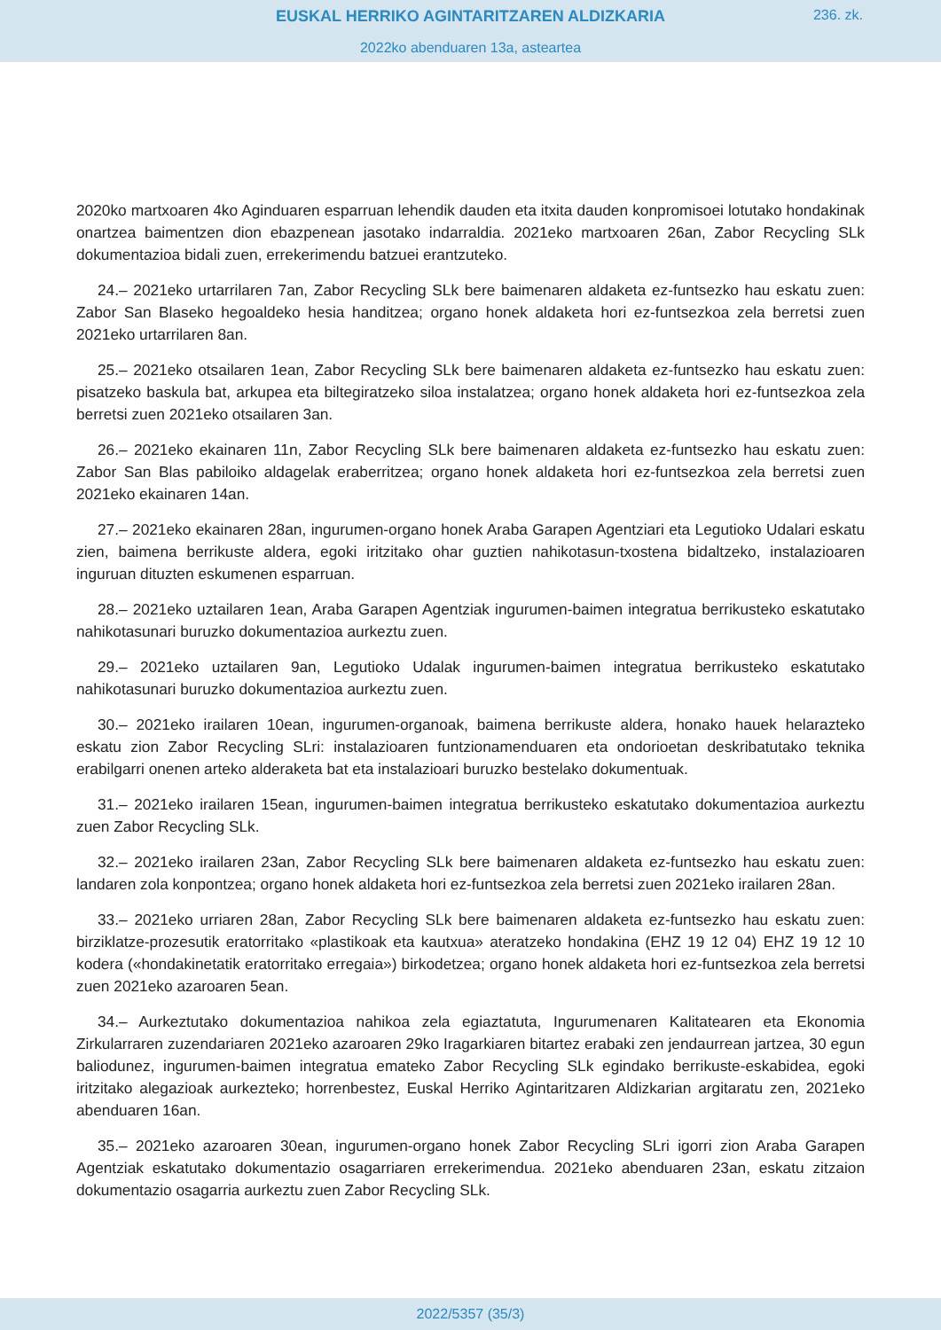EUSKAL HERRIKO AGINTARITZAREN ALDIZKARIA
236. zk.
2022ko abenduaren 13a, asteartea
2020ko martxoaren 4ko Aginduaren esparruan lehendik dauden eta itxita dauden konpromisoei lotutako hondakinak onartzea baimentzen dion ebazpenean jasotako indarraldia. 2021eko martxoaren 26an, Zabor Recycling SLk dokumentazioa bidali zuen, errekerimendu batzuei erantzuteko.
24.– 2021eko urtarrilaren 7an, Zabor Recycling SLk bere baimenaren aldaketa ez-funtsezko hau eskatu zuen: Zabor San Blaseko hegoaldeko hesia handitzea; organo honek aldaketa hori ez-funtsezkoa zela berretsi zuen 2021eko urtarrilaren 8an.
25.– 2021eko otsailaren 1ean, Zabor Recycling SLk bere baimenaren aldaketa ez-funtsezko hau eskatu zuen: pisatzeko baskula bat, arkupea eta biltegiratzeko siloa instalatzea; organo honek aldaketa hori ez-funtsezkoa zela berretsi zuen 2021eko otsailaren 3an.
26.– 2021eko ekainaren 11n, Zabor Recycling SLk bere baimenaren aldaketa ez-funtsezko hau eskatu zuen: Zabor San Blas pabiloiko aldagelak eraberritzea; organo honek aldaketa hori ez-funtsezkoa zela berretsi zuen 2021eko ekainaren 14an.
27.– 2021eko ekainaren 28an, ingurumen-organo honek Araba Garapen Agentziari eta Legutioko Udalari eskatu zien, baimena berrikuste aldera, egoki iritzitako ohar guztien nahikotasun-txostena bidaltzeko, instalazioaren inguruan dituzten eskumenen esparruan.
28.– 2021eko uztailaren 1ean, Araba Garapen Agentziak ingurumen-baimen integratua berrikusteko eskatutako nahikotasunari buruzko dokumentazioa aurkeztu zuen.
29.– 2021eko uztailaren 9an, Legutioko Udalak ingurumen-baimen integratua berrikusteko eskatutako nahikotasunari buruzko dokumentazioa aurkeztu zuen.
30.– 2021eko irailaren 10ean, ingurumen-organoak, baimena berrikuste aldera, honako hauek helarazteko eskatu zion Zabor Recycling SLri: instalazioaren funtzionamenduaren eta ondorioetan deskribatutako teknika erabilgarri onenen arteko alderaketa bat eta instalazioari buruzko bestelako dokumentuak.
31.– 2021eko irailaren 15ean, ingurumen-baimen integratua berrikusteko eskatutako dokumentazioa aurkeztu zuen Zabor Recycling SLk.
32.– 2021eko irailaren 23an, Zabor Recycling SLk bere baimenaren aldaketa ez-funtsezko hau eskatu zuen: landaren zola konpontzea; organo honek aldaketa hori ez-funtsezkoa zela berretsi zuen 2021eko irailaren 28an.
33.– 2021eko urriaren 28an, Zabor Recycling SLk bere baimenaren aldaketa ez-funtsezko hau eskatu zuen: birziklatze-prozesutik eratorritako «plastikoak eta kautxua» ateratzeko hondakina (EHZ 19 12 04) EHZ 19 12 10 kodera («hondakinetatik eratorritako erregaia») birkodetzea; organo honek aldaketa hori ez-funtsezkoa zela berretsi zuen 2021eko azaroaren 5ean.
34.– Aurkeztutako dokumentazioa nahikoa zela egiaztatuta, Ingurumenaren Kalitatearen eta Ekonomia Zirkularraren zuzendariaren 2021eko azaroaren 29ko Iragarkiaren bitartez erabaki zen jendaurrean jartzea, 30 egun baliodunez, ingurumen-baimen integratua emateko Zabor Recycling SLk egindako berrikuste-eskabidea, egoki iritzitako alegazioak aurkezteko; horrenbestez, Euskal Herriko Agintaritzaren Aldizkarian argitaratu zen, 2021eko abenduaren 16an.
35.– 2021eko azaroaren 30ean, ingurumen-organo honek Zabor Recycling SLri igorri zion Araba Garapen Agentziak eskatutako dokumentazio osagarriaren errekerimendua. 2021eko abenduaren 23an, eskatu zitzaion dokumentazio osagarria aurkeztu zuen Zabor Recycling SLk.
2022/5357 (35/3)